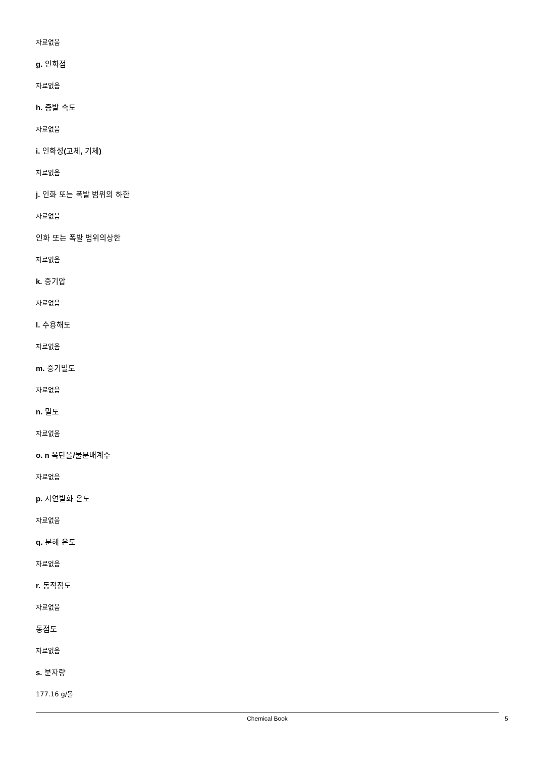자료없음
g. 인화점
자료없음
h. 증발 속도
자료없음
i. 인화성(고체, 기체)
자료없음
j. 인화 또는 폭발 범위의 하한
자료없음
인화 또는 폭발 범위의상한
자료없음
k. 증기압
자료없음
l. 수용해도
자료없음
m. 증기밀도
자료없음
n. 밀도
자료없음
o. n 옥탄올/물분배계수
자료없음
p. 자연발화 온도
자료없음
q. 분해 온도
자료없음
r. 동적점도
자료없음
동점도
자료없음
s. 분자량
177.16 g/몰
Chemical Book 5